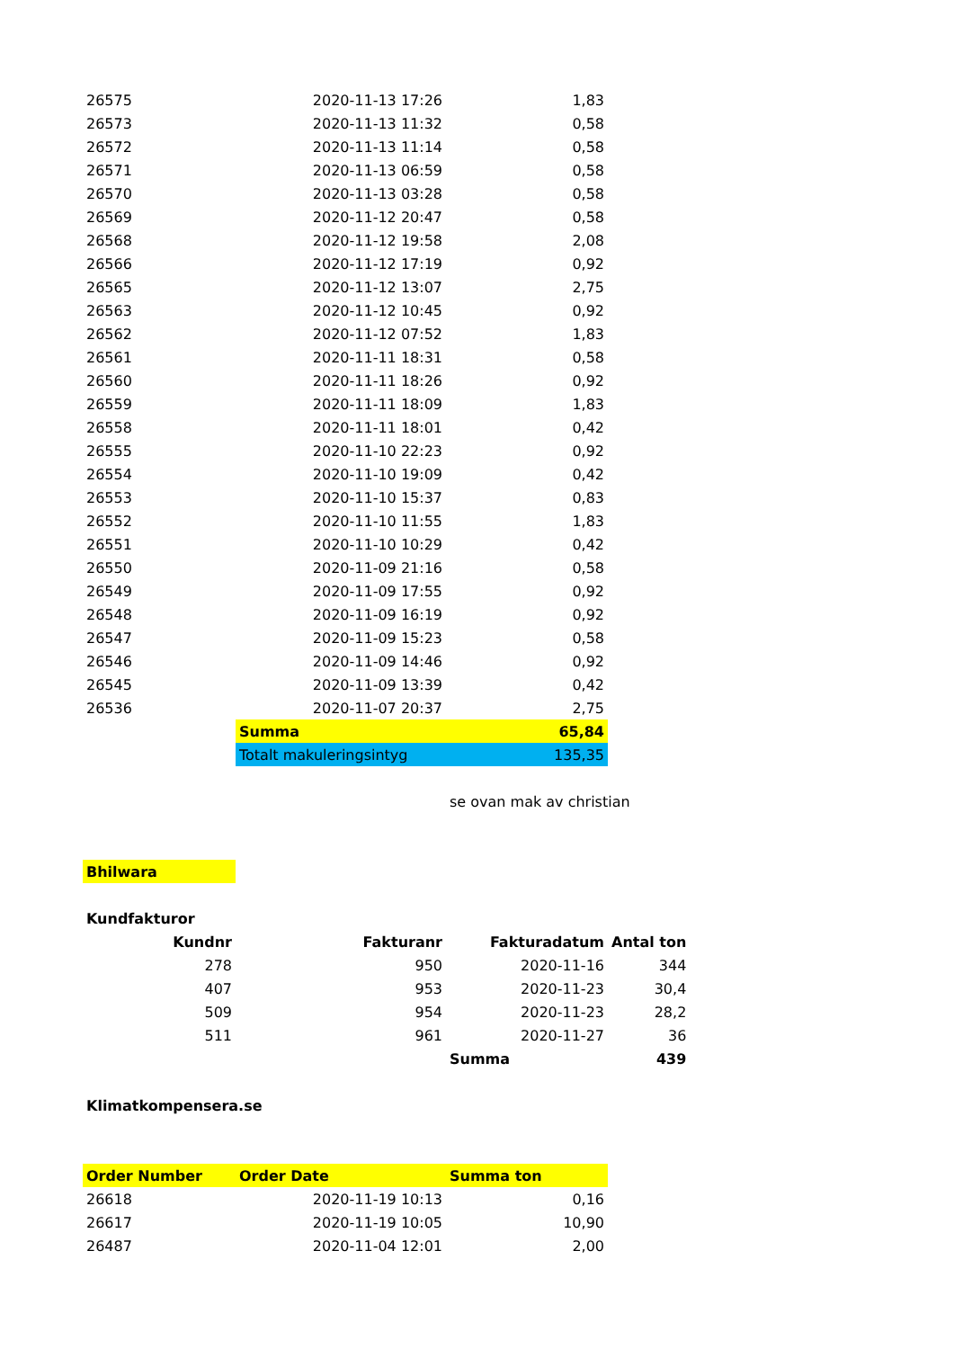| 26575 | 2020-11-13 17:26 | 1,83 | |
| 26573 | 2020-11-13 11:32 | 0,58 | |
| 26572 | 2020-11-13 11:14 | 0,58 | |
| 26571 | 2020-11-13 06:59 | 0,58 | |
| 26570 | 2020-11-13 03:28 | 0,58 | |
| 26569 | 2020-11-12 20:47 | 0,58 | |
| 26568 | 2020-11-12 19:58 | 2,08 | |
| 26566 | 2020-11-12 17:19 | 0,92 | |
| 26565 | 2020-11-12 13:07 | 2,75 | |
| 26563 | 2020-11-12 10:45 | 0,92 | |
| 26562 | 2020-11-12 07:52 | 1,83 | |
| 26561 | 2020-11-11 18:31 | 0,58 | |
| 26560 | 2020-11-11 18:26 | 0,92 | |
| 26559 | 2020-11-11 18:09 | 1,83 | |
| 26558 | 2020-11-11 18:01 | 0,42 | |
| 26555 | 2020-11-10 22:23 | 0,92 | |
| 26554 | 2020-11-10 19:09 | 0,42 | |
| 26553 | 2020-11-10 15:37 | 0,83 | |
| 26552 | 2020-11-10 11:55 | 1,83 | |
| 26551 | 2020-11-10 10:29 | 0,42 | |
| 26550 | 2020-11-09 21:16 | 0,58 | |
| 26549 | 2020-11-09 17:55 | 0,92 | |
| 26548 | 2020-11-09 16:19 | 0,92 | |
| 26547 | 2020-11-09 15:23 | 0,58 | |
| 26546 | 2020-11-09 14:46 | 0,92 | |
| 26545 | 2020-11-09 13:39 | 0,42 | |
| 26536 | 2020-11-07 20:37 | 2,75 | |
| | Summa | 65,84 | |
| | Totalt makuleringsintyg | 135,35 | |
| | | se ovan mak av christian | |
| Bhilwara | | | |
| Kundfakturor | | | |
| Kundnr | Fakturanr | Fakturadatum | Antal ton |
| --- | --- | --- | --- |
| 278 | 950 | 2020-11-16 | 344 |
| 407 | 953 | 2020-11-23 | 30,4 |
| 509 | 954 | 2020-11-23 | 28,2 |
| 511 | 961 | 2020-11-27 | 36 |
| | | Summa | 439 |
| Klimatkompensera.se | | | |
| Order Number | Order Date | Summa ton |
| --- | --- | --- |
| 26618 | 2020-11-19 10:13 | 0,16 |
| 26617 | 2020-11-19 10:05 | 10,90 |
| 26487 | 2020-11-04 12:01 | 2,00 |